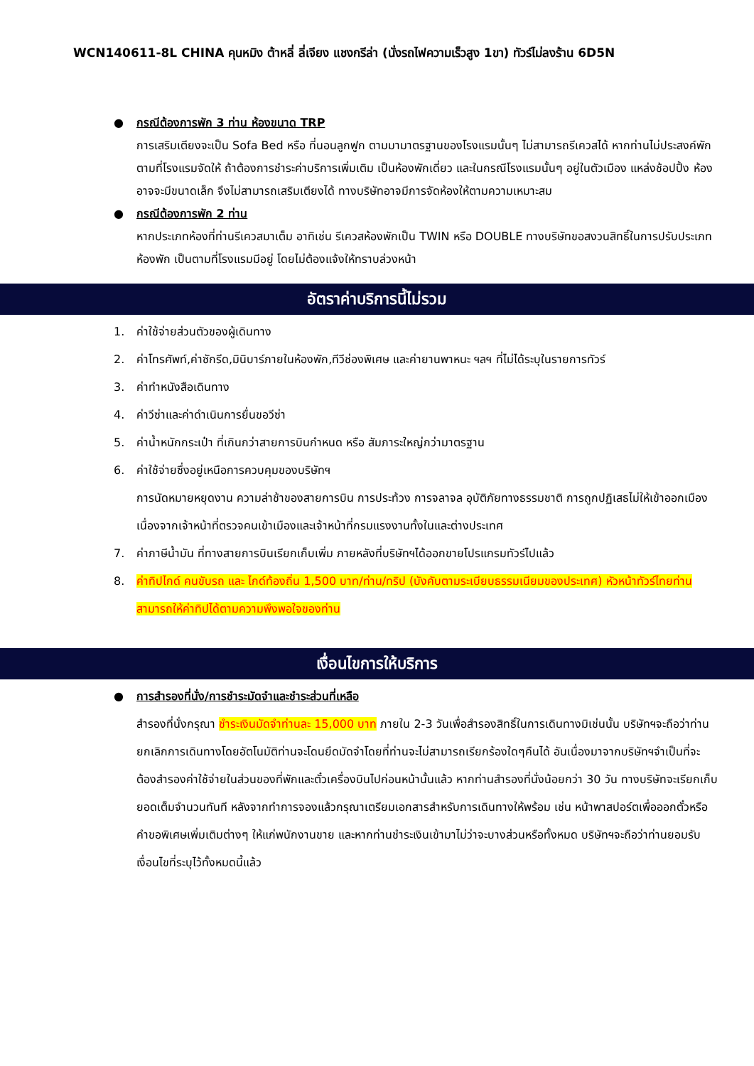WCN140611-8L CHINA คุนหมิง ต้าหลี่ ลี่เจียง แชงกรีล่า (นั่งรถไฟความเร็วสูง 1ขา) ทัวร์ไม่ลงร้าน 6D5N
● กรณีต้องการพัก 3 ท่าน ห้องขนาด TRP
การเสริมเตียงจะเป็น Sofa Bed หรือ ที่นอนลูกฟูก ตามมามาตรฐานของโรงแรมนั้นๆ ไม่สามารถรีเควสได้ หากท่านไม่ประสงค์พักตามที่โรงแรมจัดให้ ถ้าต้องการชำระค่าบริการเพิ่มเติม เป็นห้องพักเดี่ยว และในกรณีโรงแรมนั้นๆ อยู่ในตัวเมือง แหล่งช้อปปิ้ง ห้องอาจจะมีขนาดเล็ก จึงไม่สามารถเสริมเตียงได้ ทางบริษัทอาจมีการจัดห้องให้ตามความเหมาะสม
● กรณีต้องการพัก 2 ท่าน
หากประเภทห้องที่ท่านรีเควสมาเต็ม อาทิเช่น รีเควสห้องพักเป็น TWIN หรือ DOUBLE ทางบริษัทขอสงวนสิทธิ์ในการปรับประเภทห้องพัก เป็นตามที่โรงแรมมีอยู่ โดยไม่ต้องแจ้งให้ทราบล่วงหน้า
อัตราค่าบริการนี้ไม่รวม
1. ค่าใช้จ่ายส่วนตัวของผู้เดินทาง
2. ค่าโทรศัพท์,ค่าซักรีด,มินิบาร์ภายในห้องพัก,ทีวีช่องพิเศษ และค่ายานพาหนะ ฯลฯ ที่ไม่ได้ระบุในรายการทัวร์
3. ค่าทำหนังสือเดินทาง
4. ค่าวีซ่าและค่าดำเนินการยื่นขอวีซ่า
5. ค่าน้ำหนักกระเป๋า ที่เกินกว่าสายการบินกำหนด หรือ สัมภาระใหญ่กว่ามาตรฐาน
6. ค่าใช้จ่ายซึ่งอยู่เหนือการควบคุมของบริษัทฯ
การนัดหมายหยุดงาน ความล่าช้าของสายการบิน การประท้วง การจลาจล อุบัติภัยทางธรรมชาติ การถูกปฏิเสธไม่ให้เข้าออกเมืองเนื่องจากเจ้าหน้าที่ตรวจคนเข้าเมืองและเจ้าหน้าที่กรมแรงงานทั้งในและต่างประเทศ
7. ค่าภาษีน้ำมัน ที่ทางสายการบินเรียกเก็บเพิ่ม ภายหลังที่บริษัทฯได้ออกขายโปรแกรมทัวร์ไปแล้ว
8. ค่าทิปไกด์ คนขับรถ และ ไกด์ท้องถิ่น 1,500 บาท/ท่าน/ทริป (บังคับตามระเบียบธรรมเนียมของประเทศ) หัวหน้าทัวร์ไทยท่านสามารถให้ค่าทิปได้ตามความพึงพอใจของท่าน
เงื่อนไขการให้บริการ
● การสำรองที่นั่ง/การชำระมัดจำและชำระส่วนที่เหลือ
สำรองที่นั่งกรุณา ชำระเงินมัดจำท่านละ 15,000 บาท ภายใน 2-3 วันเพื่อสำรองสิทธิ์ในการเดินทางมิเช่นนั้น บริษัทฯจะถือว่าท่านยกเลิกการเดินทางโดยอัตโนมัติท่านจะโดนยึดมัดจำโดยที่ท่านจะไม่สามารถเรียกร้องใดๆคืนได้ อันเนื่องมาจากบริษัทฯจำเป็นที่จะต้องสำรองค่าใช้จ่ายในส่วนของที่พักและตั๋วเครื่องบินไปก่อนหน้านั้นแล้ว หากท่านสำรองที่นั่งน้อยกว่า 30 วัน ทางบริษัทจะเรียกเก็บยอดเต็มจำนวนทันที หลังจากทำการจองแล้วกรุณาเตรียมเอกสารสำหรับการเดินทางให้พร้อม เช่น หน้าพาสปอร์ตเพื่อออกตั๋วหรือคำขอพิเศษเพิ่มเติมต่างๆ ให้แก่พนักงานขาย และหากท่านชำระเงินเข้ามาไม่ว่าจะบางส่วนหรือทั้งหมด บริษัทฯจะถือว่าท่านยอมรับเงื่อนไขที่ระบุไว้ทั้งหมดนี้แล้ว